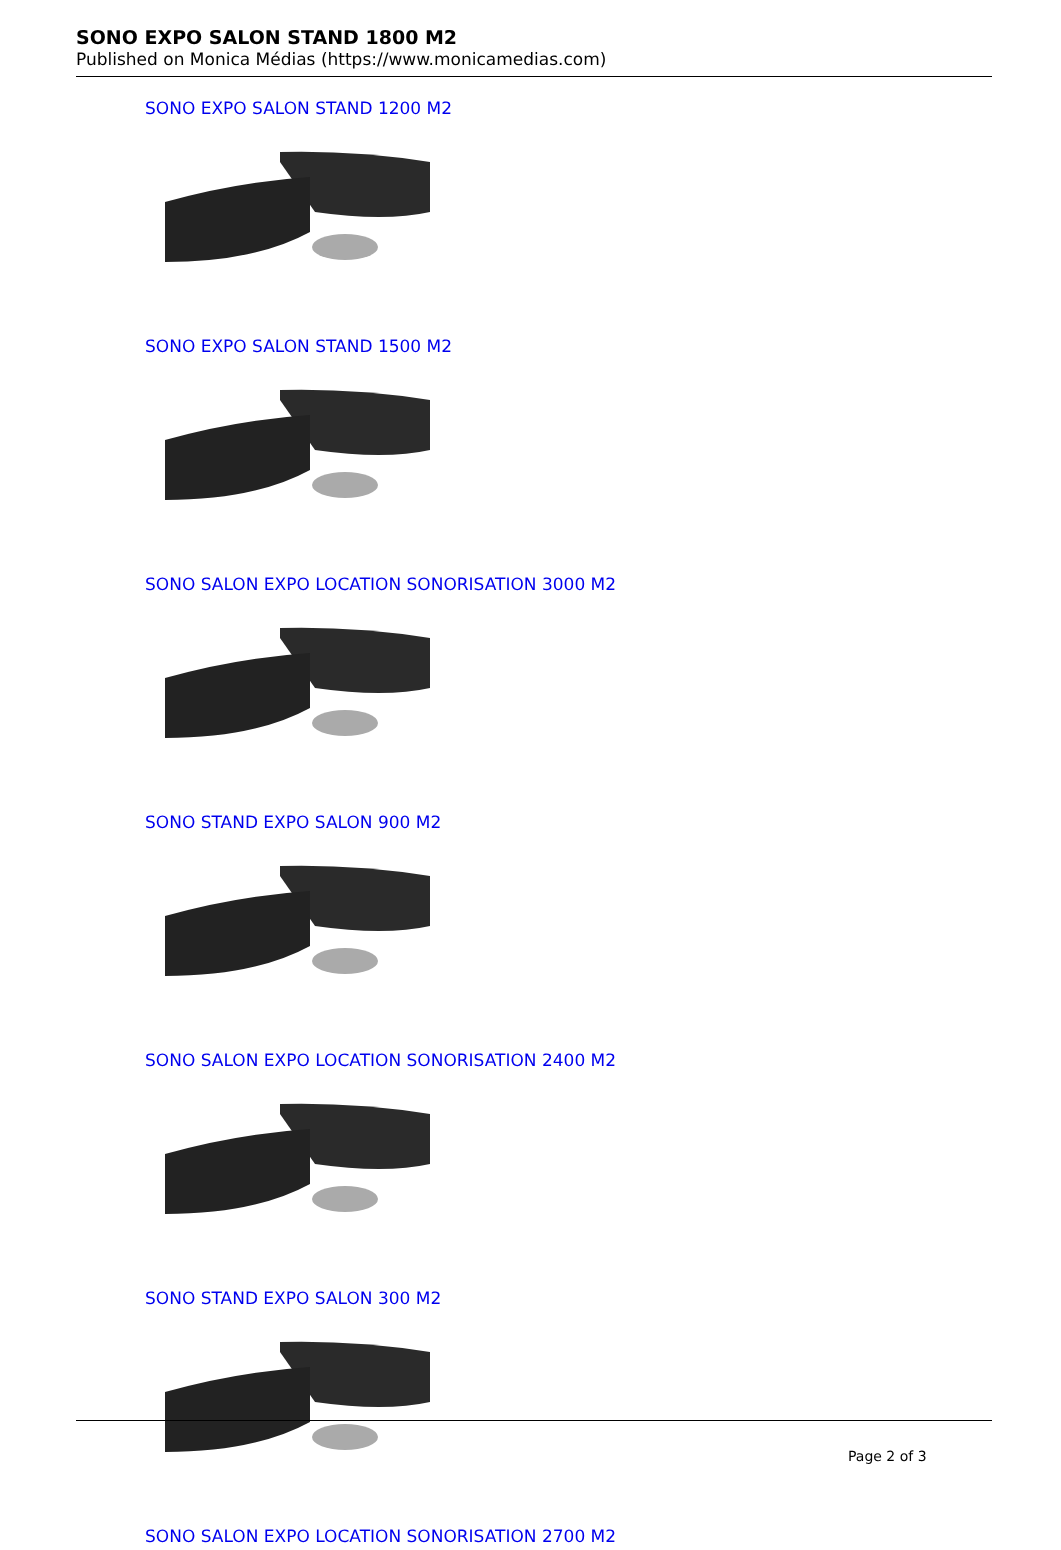SONO EXPO SALON STAND 1800 M2
Published on Monica Médias (https://www.monicamedias.com)
SONO EXPO SALON STAND 1200 M2
SONO EXPO SALON STAND 1500 M2
SONO SALON EXPO LOCATION SONORISATION 3000 M2
SONO STAND EXPO SALON 900 M2
SONO SALON EXPO LOCATION SONORISATION 2400 M2
SONO STAND EXPO SALON 300 M2
SONO SALON EXPO LOCATION SONORISATION 2700 M2
Page 2 of 3